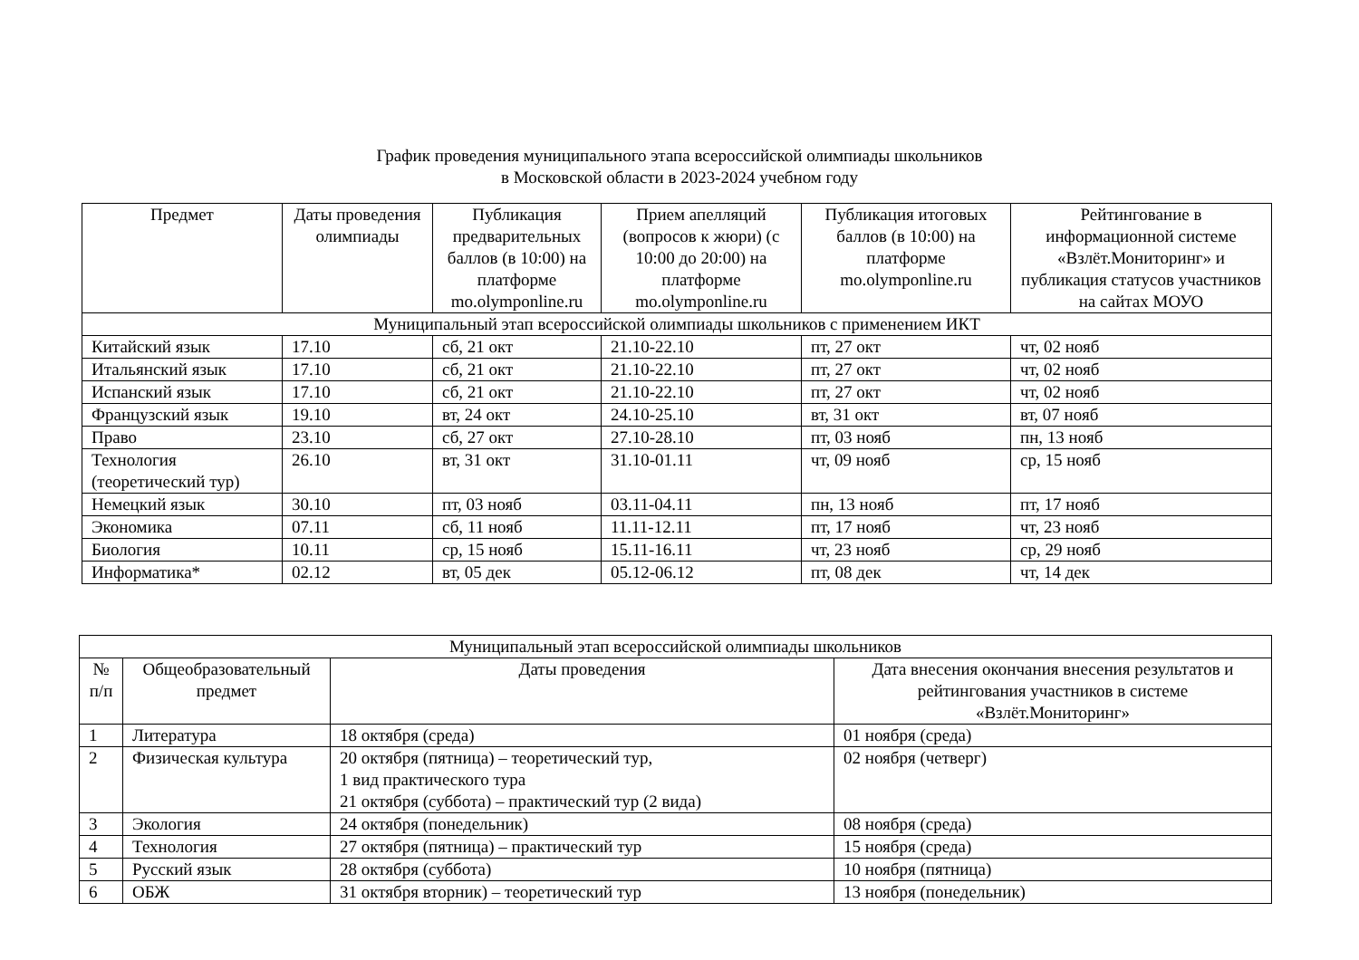График проведения муниципального этапа всероссийской олимпиады школьников
в Московской области в 2023-2024 учебном году
| Предмет | Даты проведения олимпиады | Публикация предварительных баллов (в 10:00) на платформе mo.olymponline.ru | Прием апелляций (вопросов к жюри) (с 10:00 до 20:00) на платформе mo.olymponline.ru | Публикация итоговых баллов (в 10:00) на платформе mo.olymponline.ru | Рейтингование в информационной системе «Взлёт.Мониторинг» и публикация статусов участников на сайтах МОУО |
| --- | --- | --- | --- | --- | --- |
| Муниципальный этап всероссийской олимпиады школьников с применением ИКТ | | | | | |
| Китайский язык | 17.10 | сб, 21 окт | 21.10-22.10 | пт, 27 окт | чт, 02 нояб |
| Итальянский язык | 17.10 | сб, 21 окт | 21.10-22.10 | пт, 27 окт | чт, 02 нояб |
| Испанский язык | 17.10 | сб, 21 окт | 21.10-22.10 | пт, 27 окт | чт, 02 нояб |
| Французский язык | 19.10 | вт, 24 окт | 24.10-25.10 | вт, 31 окт | вт, 07 нояб |
| Право | 23.10 | сб, 27 окт | 27.10-28.10 | пт, 03 нояб | пн, 13 нояб |
| Технология (теоретический тур) | 26.10 | вт, 31 окт | 31.10-01.11 | чт, 09 нояб | ср, 15 нояб |
| Немецкий язык | 30.10 | пт, 03 нояб | 03.11-04.11 | пн, 13 нояб | пт, 17 нояб |
| Экономика | 07.11 | сб, 11 нояб | 11.11-12.11 | пт, 17 нояб | чт, 23 нояб |
| Биология | 10.11 | ср, 15 нояб | 15.11-16.11 | чт, 23 нояб | ср, 29 нояб |
| Информатика* | 02.12 | вт, 05 дек | 05.12-06.12 | пт, 08 дек | чт, 14 дек |
| Муниципальный этап всероссийской олимпиады школьников | | | |
| № п/п | Общеобразовательный предмет | Даты проведения | Дата внесения окончания внесения результатов и рейтингования участников в системе «Взлёт.Мониторинг» |
| 1 | Литература | 18 октября (среда) | 01 ноября (среда) |
| 2 | Физическая культура | 20 октября (пятница) – теоретический тур, 1 вид практического тура 21 октября (суббота) – практический тур (2 вида) | 02 ноября (четверг) |
| 3 | Экология | 24 октября (понедельник) | 08 ноября (среда) |
| 4 | Технология | 27 октября (пятница) – практический тур | 15 ноября (среда) |
| 5 | Русский язык | 28 октября (суббота) | 10 ноября (пятница) |
| 6 | ОБЖ | 31 октября вторник) – теоретический тур | 13 ноября (понедельник) |